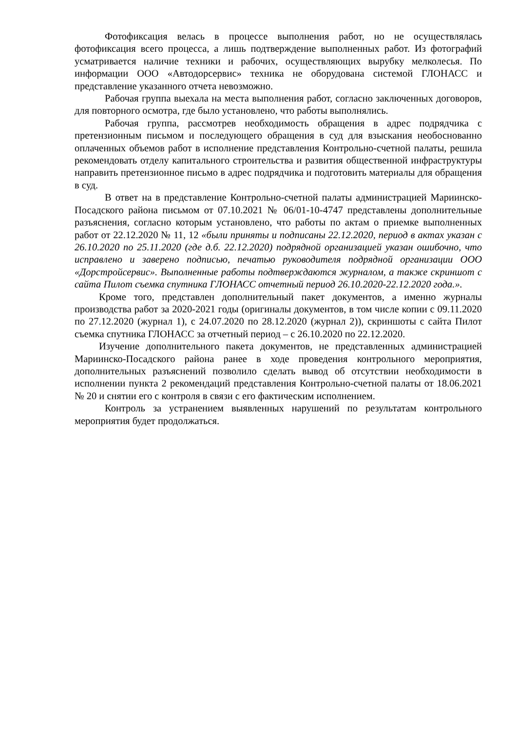Фотофиксация велась в процессе выполнения работ, но не осуществлялась фотофиксация всего процесса, а лишь подтверждение выполненных работ. Из фотографий усматривается наличие техники и рабочих, осуществляющих вырубку мелколесья. По информации ООО «Автодорсервис» техника не оборудована системой ГЛОНАСС и представление указанного отчета невозможно.
Рабочая группа выехала на места выполнения работ, согласно заключенных договоров, для повторного осмотра, где было установлено, что работы выполнялись.
Рабочая группа, рассмотрев необходимость обращения в адрес подрядчика с претензионным письмом и последующего обращения в суд для взыскания необоснованно оплаченных объемов работ в исполнение представления Контрольно-счетной палаты, решила рекомендовать отделу капитального строительства и развития общественной инфраструктуры направить претензионное письмо в адрес подрядчика и подготовить материалы для обращения в суд.
В ответ на в представление Контрольно-счетной палаты администрацией Мариинско-Посадского района письмом от 07.10.2021 № 06/01-10-4747 представлены дополнительные разъяснения, согласно которым установлено, что работы по актам о приемке выполненных работ от 22.12.2020 № 11, 12 «были приняты и подписаны 22.12.2020, период в актах указан с 26.10.2020 по 25.11.2020 (где д.б. 22.12.2020) подрядной организацией указан ошибочно, что исправлено и заверено подписью, печатью руководителя подрядной организации ООО «Дорстройсервис». Выполненные работы подтверждаются журналом, а также скриншот с сайта Пилот съемка спутника ГЛОНАСС отчетный период 26.10.2020-22.12.2020 года.».
Кроме того, представлен дополнительный пакет документов, а именно журналы производства работ за 2020-2021 годы (оригиналы документов, в том числе копии с 09.11.2020 по 27.12.2020 (журнал 1), с 24.07.2020 по 28.12.2020 (журнал 2)), скриншоты с сайта Пилот съемка спутника ГЛОНАСС за отчетный период – с 26.10.2020 по 22.12.2020.
Изучение дополнительного пакета документов, не представленных администрацией Мариинско-Посадского района ранее в ходе проведения контрольного мероприятия, дополнительных разъяснений позволило сделать вывод об отсутствии необходимости в исполнении пункта 2 рекомендаций представления Контрольно-счетной палаты от 18.06.2021 № 20 и снятии его с контроля в связи с его фактическим исполнением.
Контроль за устранением выявленных нарушений по результатам контрольного мероприятия будет продолжаться.